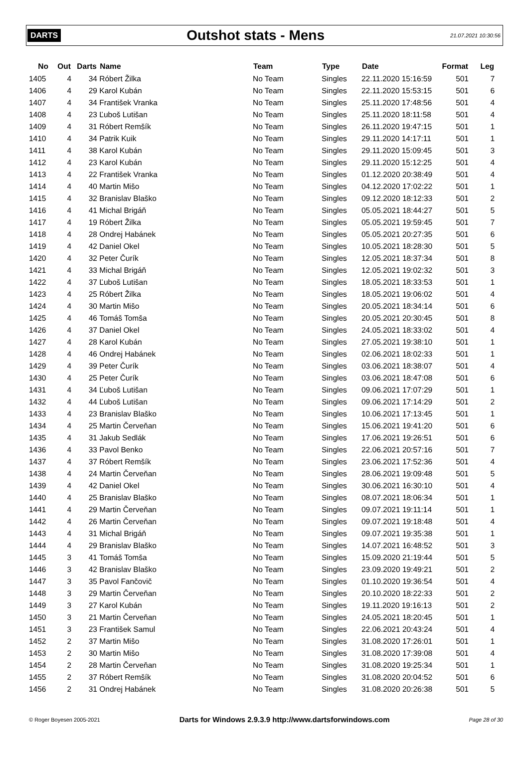DARTS Outshot stats - Mens 21.07.2021 10:30:56
| No | Out | Darts | Name | Team | Type | Date | Format | Leg |
| --- | --- | --- | --- | --- | --- | --- | --- | --- |
| 1405 | 4 | 34 | Róbert Žilka | No Team | Singles | 22.11.2020 15:16:59 | 501 | 7 |
| 1406 | 4 | 29 | Karol Kubán | No Team | Singles | 22.11.2020 15:53:15 | 501 | 6 |
| 1407 | 4 | 34 | František Vranka | No Team | Singles | 25.11.2020 17:48:56 | 501 | 4 |
| 1408 | 4 | 23 | Ľuboš Lutišan | No Team | Singles | 25.11.2020 18:11:58 | 501 | 4 |
| 1409 | 4 | 31 | Róbert Remšík | No Team | Singles | 26.11.2020 19:47:15 | 501 | 1 |
| 1410 | 4 | 34 | Patrik Kuik | No Team | Singles | 29.11.2020 14:17:11 | 501 | 1 |
| 1411 | 4 | 38 | Karol Kubán | No Team | Singles | 29.11.2020 15:09:45 | 501 | 3 |
| 1412 | 4 | 23 | Karol Kubán | No Team | Singles | 29.11.2020 15:12:25 | 501 | 4 |
| 1413 | 4 | 22 | František Vranka | No Team | Singles | 01.12.2020 20:38:49 | 501 | 4 |
| 1414 | 4 | 40 | Martin Mišo | No Team | Singles | 04.12.2020 17:02:22 | 501 | 1 |
| 1415 | 4 | 32 | Branislav Blaško | No Team | Singles | 09.12.2020 18:12:33 | 501 | 2 |
| 1416 | 4 | 41 | Michal Brigáň | No Team | Singles | 05.05.2021 18:44:27 | 501 | 5 |
| 1417 | 4 | 19 | Róbert Žilka | No Team | Singles | 05.05.2021 19:59:45 | 501 | 7 |
| 1418 | 4 | 28 | Ondrej Habánek | No Team | Singles | 05.05.2021 20:27:35 | 501 | 6 |
| 1419 | 4 | 42 | Daniel Okel | No Team | Singles | 10.05.2021 18:28:30 | 501 | 5 |
| 1420 | 4 | 32 | Peter Čurík | No Team | Singles | 12.05.2021 18:37:34 | 501 | 8 |
| 1421 | 4 | 33 | Michal Brigáň | No Team | Singles | 12.05.2021 19:02:32 | 501 | 3 |
| 1422 | 4 | 37 | Ľuboš Lutišan | No Team | Singles | 18.05.2021 18:33:53 | 501 | 1 |
| 1423 | 4 | 25 | Róbert Žilka | No Team | Singles | 18.05.2021 19:06:02 | 501 | 4 |
| 1424 | 4 | 30 | Martin Mišo | No Team | Singles | 20.05.2021 18:34:14 | 501 | 6 |
| 1425 | 4 | 46 | Tomáš Tomša | No Team | Singles | 20.05.2021 20:30:45 | 501 | 8 |
| 1426 | 4 | 37 | Daniel Okel | No Team | Singles | 24.05.2021 18:33:02 | 501 | 4 |
| 1427 | 4 | 28 | Karol Kubán | No Team | Singles | 27.05.2021 19:38:10 | 501 | 1 |
| 1428 | 4 | 46 | Ondrej Habánek | No Team | Singles | 02.06.2021 18:02:33 | 501 | 1 |
| 1429 | 4 | 39 | Peter Čurík | No Team | Singles | 03.06.2021 18:38:07 | 501 | 4 |
| 1430 | 4 | 25 | Peter Čurík | No Team | Singles | 03.06.2021 18:47:08 | 501 | 6 |
| 1431 | 4 | 34 | Ľuboš Lutišan | No Team | Singles | 09.06.2021 17:07:29 | 501 | 1 |
| 1432 | 4 | 44 | Ľuboš Lutišan | No Team | Singles | 09.06.2021 17:14:29 | 501 | 2 |
| 1433 | 4 | 23 | Branislav Blaško | No Team | Singles | 10.06.2021 17:13:45 | 501 | 1 |
| 1434 | 4 | 25 | Martin Červeňan | No Team | Singles | 15.06.2021 19:41:20 | 501 | 6 |
| 1435 | 4 | 31 | Jakub Sedlák | No Team | Singles | 17.06.2021 19:26:51 | 501 | 6 |
| 1436 | 4 | 33 | Pavol Benko | No Team | Singles | 22.06.2021 20:57:16 | 501 | 7 |
| 1437 | 4 | 37 | Róbert Remšík | No Team | Singles | 23.06.2021 17:52:36 | 501 | 4 |
| 1438 | 4 | 24 | Martin Červeňan | No Team | Singles | 28.06.2021 19:09:48 | 501 | 5 |
| 1439 | 4 | 42 | Daniel Okel | No Team | Singles | 30.06.2021 16:30:10 | 501 | 4 |
| 1440 | 4 | 25 | Branislav Blaško | No Team | Singles | 08.07.2021 18:06:34 | 501 | 1 |
| 1441 | 4 | 29 | Martin Červeňan | No Team | Singles | 09.07.2021 19:11:14 | 501 | 1 |
| 1442 | 4 | 26 | Martin Červeňan | No Team | Singles | 09.07.2021 19:18:48 | 501 | 4 |
| 1443 | 4 | 31 | Michal Brigáň | No Team | Singles | 09.07.2021 19:35:38 | 501 | 1 |
| 1444 | 4 | 29 | Branislav Blaško | No Team | Singles | 14.07.2021 16:48:52 | 501 | 3 |
| 1445 | 3 | 41 | Tomáš Tomša | No Team | Singles | 15.09.2020 21:19:44 | 501 | 5 |
| 1446 | 3 | 42 | Branislav Blaško | No Team | Singles | 23.09.2020 19:49:21 | 501 | 2 |
| 1447 | 3 | 35 | Pavol Fančovič | No Team | Singles | 01.10.2020 19:36:54 | 501 | 4 |
| 1448 | 3 | 29 | Martin Červeňan | No Team | Singles | 20.10.2020 18:22:33 | 501 | 2 |
| 1449 | 3 | 27 | Karol Kubán | No Team | Singles | 19.11.2020 19:16:13 | 501 | 2 |
| 1450 | 3 | 21 | Martin Červeňan | No Team | Singles | 24.05.2021 18:20:45 | 501 | 1 |
| 1451 | 3 | 23 | František Samul | No Team | Singles | 22.06.2021 20:43:24 | 501 | 4 |
| 1452 | 2 | 37 | Martin Mišo | No Team | Singles | 31.08.2020 17:26:01 | 501 | 1 |
| 1453 | 2 | 30 | Martin Mišo | No Team | Singles | 31.08.2020 17:39:08 | 501 | 4 |
| 1454 | 2 | 28 | Martin Červeňan | No Team | Singles | 31.08.2020 19:25:34 | 501 | 1 |
| 1455 | 2 | 37 | Róbert Remšík | No Team | Singles | 31.08.2020 20:04:52 | 501 | 6 |
| 1456 | 2 | 31 | Ondrej Habánek | No Team | Singles | 31.08.2020 20:26:38 | 501 | 5 |
© Roger Boyesen 2005-2021 Darts for Windows 2.9.3.9 http://www.dartsforwindows.com Page 28 of 30